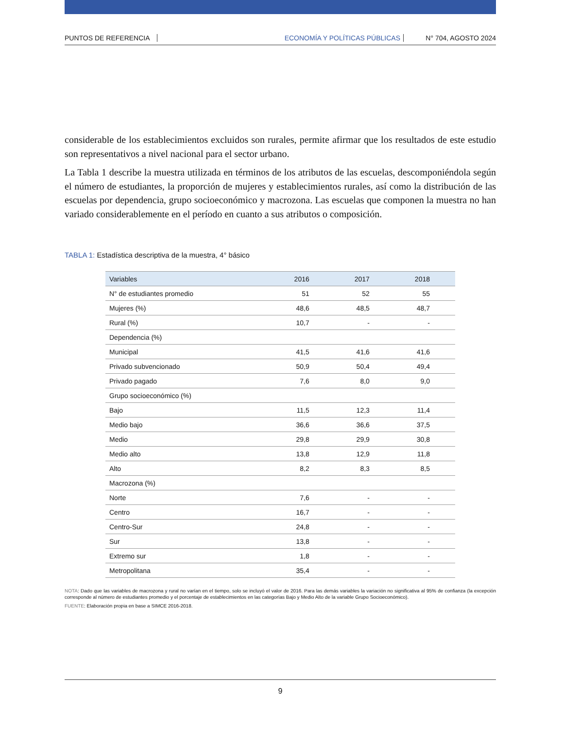PUNTOS DE REFERENCIA ECONOMÍA Y POLÍTICAS PÚBLICAS N° 704, AGOSTO 2024
considerable de los establecimientos excluidos son rurales, permite afirmar que los resultados de este estudio son representativos a nivel nacional para el sector urbano.
La Tabla 1 describe la muestra utilizada en términos de los atributos de las escuelas, descomponiéndola según el número de estudiantes, la proporción de mujeres y establecimientos rurales, así como la distribución de las escuelas por dependencia, grupo socioeconómico y macrozona. Las escuelas que componen la muestra no han variado considerablemente en el período en cuanto a sus atributos o composición.
TABLA 1: Estadística descriptiva de la muestra, 4° básico
| Variables | 2016 | 2017 | 2018 |
| --- | --- | --- | --- |
| N° de estudiantes promedio | 51 | 52 | 55 |
| Mujeres (%) | 48,6 | 48,5 | 48,7 |
| Rural (%) | 10,7 | - | - |
| Dependencia (%) | | | |
| Municipal | 41,5 | 41,6 | 41,6 |
| Privado subvencionado | 50,9 | 50,4 | 49,4 |
| Privado pagado | 7,6 | 8,0 | 9,0 |
| Grupo socioeconómico (%) | | | |
| Bajo | 11,5 | 12,3 | 11,4 |
| Medio bajo | 36,6 | 36,6 | 37,5 |
| Medio | 29,8 | 29,9 | 30,8 |
| Medio alto | 13,8 | 12,9 | 11,8 |
| Alto | 8,2 | 8,3 | 8,5 |
| Macrozona (%) | | | |
| Norte | 7,6 | - | - |
| Centro | 16,7 | - | - |
| Centro-Sur | 24,8 | - | - |
| Sur | 13,8 | - | - |
| Extremo sur | 1,8 | - | - |
| Metropolitana | 35,4 | - | - |
NOTA: Dado que las variables de macrozona y rural no varían en el tiempo, solo se incluyó el valor de 2016. Para las demás variables la variación no significativa al 95% de confianza (la excepción corresponde al número de estudiantes promedio y el porcentaje de establecimientos en las categorías Bajo y Medio Alto de la variable Grupo Socioeconómico).
FUENTE: Elaboración propia en base a SIMCE 2016-2018.
9